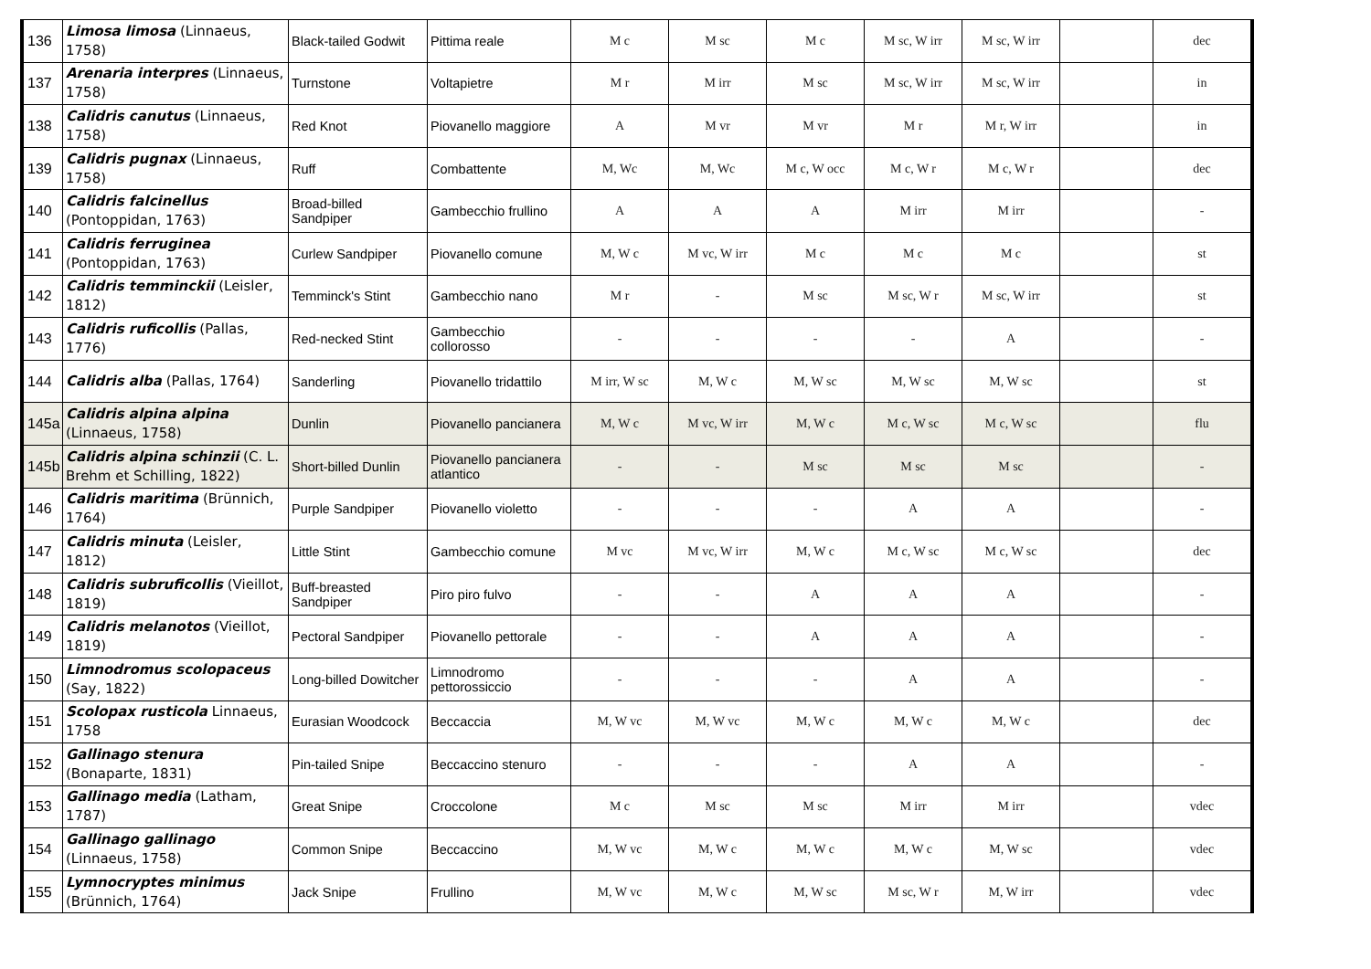| 136 | Limosa limosa (Linnaeus, 1758) | Black-tailed Godwit | Pittima reale | M c | M sc | M c | M sc, W irr | M sc, W irr | | dec |
| 137 | Arenaria interpres (Linnaeus, 1758) | Turnstone | Voltapietre | M r | M irr | M sc | M sc, W irr | M sc, W irr | | in |
| 138 | Calidris canutus (Linnaeus, 1758) | Red Knot | Piovanello maggiore | A | M vr | M vr | M r | M r, W irr | | in |
| 139 | Calidris pugnax (Linnaeus, 1758) | Ruff | Combattente | M, Wc | M, Wc | M c, W occ | M c, W r | M c, W r | | dec |
| 140 | Calidris falcinellus (Pontoppidan, 1763) | Broad-billed Sandpiper | Gambecchio frullino | A | A | A | M irr | M irr | | - |
| 141 | Calidris ferruginea (Pontoppidan, 1763) | Curlew Sandpiper | Piovanello comune | M, W c | M vc, W irr | M c | M c | M c | | st |
| 142 | Calidris temminckii (Leisler, 1812) | Temminck's Stint | Gambecchio nano | M r | - | M sc | M sc, W r | M sc, W irr | | st |
| 143 | Calidris ruficollis (Pallas, 1776) | Red-necked Stint | Gambecchio collorosso | - | - | - | - | A | | - |
| 144 | Calidris alba (Pallas, 1764) | Sanderling | Piovanello tridattilo | M irr, W sc | M, W c | M, W sc | M, W sc | M, W sc | | st |
| 145a | Calidris alpina alpina (Linnaeus, 1758) | Dunlin | Piovanello pancianera | M, W c | M vc, W irr | M, W c | M c, W sc | M c, W sc | | flu |
| 145b | Calidris alpina schinzii (C. L. Brehm et Schilling, 1822) | Short-billed Dunlin | Piovanello pancianera atlantico | - | - | M sc | M sc | M sc | | - |
| 146 | Calidris maritima (Brünnich, 1764) | Purple Sandpiper | Piovanello violetto | - | - | - | A | A | | - |
| 147 | Calidris minuta (Leisler, 1812) | Little Stint | Gambecchio comune | M vc | M vc, W irr | M, W c | M c, W sc | M c, W sc | | dec |
| 148 | Calidris subruficollis (Vieillot, 1819) | Buff-breasted Sandpiper | Piro piro fulvo | - | - | A | A | A | | - |
| 149 | Calidris melanotos (Vieillot, 1819) | Pectoral Sandpiper | Piovanello pettorale | - | - | A | A | A | | - |
| 150 | Limnodromus scolopaceus (Say, 1822) | Long-billed Dowitcher | Limnodromo pettorossiccio | - | - | - | A | A | | - |
| 151 | Scolopax rusticola Linnaeus, 1758 | Eurasian Woodcock | Beccaccia | M, W vc | M, W vc | M, W c | M, W c | M, W c | | dec |
| 152 | Gallinago stenura (Bonaparte, 1831) | Pin-tailed Snipe | Beccaccino stenuro | - | - | - | A | A | | - |
| 153 | Gallinago media (Latham, 1787) | Great Snipe | Croccolone | M c | M sc | M sc | M irr | M irr | | vdec |
| 154 | Gallinago gallinago (Linnaeus, 1758) | Common Snipe | Beccaccino | M, W vc | M, W c | M, W c | M, W c | M, W sc | | vdec |
| 155 | Lymnocryptes minimus (Brünnich, 1764) | Jack Snipe | Frullino | M, W vc | M, W c | M, W sc | M sc, W r | M, W irr | | vdec |